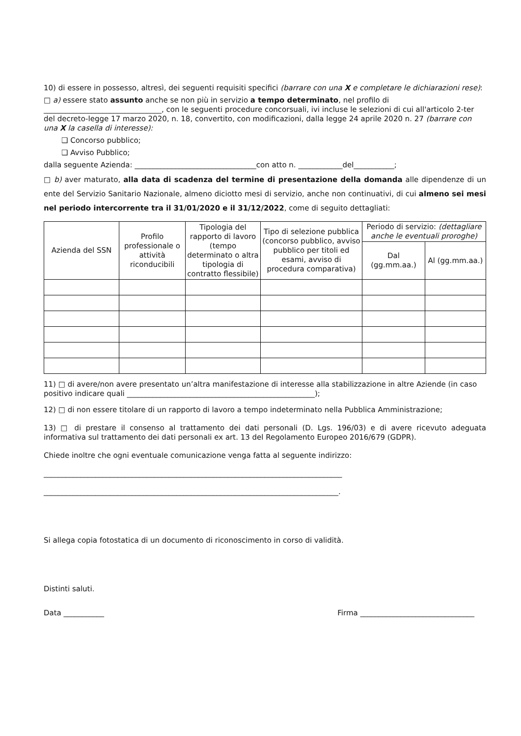10) di essere in possesso, altresì, dei seguenti requisiti specifici (barrare con una X e completare le dichiarazioni rese):
□ a) essere stato assunto anche se non più in servizio a tempo determinato, nel profilo di ________________________________, con le seguenti procedure concorsuali, ivi incluse le selezioni di cui all'articolo 2-ter del decreto-legge 17 marzo 2020, n. 18, convertito, con modificazioni, dalla legge 24 aprile 2020 n. 27 (barrare con una X la casella di interesse):
❑ Concorso pubblico;
❑ Avviso Pubblico;
dalla seguente Azienda: _________________________________con atto n. ____________del___________;
□ b) aver maturato, alla data di scadenza del termine di presentazione della domanda alle dipendenze di un ente del Servizio Sanitario Nazionale, almeno diciotto mesi di servizio, anche non continuativi, di cui almeno sei mesi nel periodo intercorrente tra il 31/01/2020 e il 31/12/2022, come di seguito dettagliati:
| Azienda del SSN | Profilo professionale o attività riconducibili | Tipologia del rapporto di lavoro (tempo determinato o altra tipologia di contratto flessibile) | Tipo di selezione pubblica (concorso pubblico, avviso pubblico per titoli ed esami, avviso di procedura comparativa) | Periodo di servizio: (dettagliare anche le eventuali proroghe) | |
| --- | --- | --- | --- | --- | --- |
| | | | | Dal (gg.mm.aa.) | Al (gg.mm.aa.) |
11) □ di avere/non avere presentato un’altra manifestazione di interesse alla stabilizzazione in altre Aziende (in caso positivo indicare quali ___________________________________________________);
12) □ di non essere titolare di un rapporto di lavoro a tempo indeterminato nella Pubblica Amministrazione;
13) □ di prestare il consenso al trattamento dei dati personali (D. Lgs. 196/03) e di avere ricevuto adeguata informativa sul trattamento dei dati personali ex art. 13 del Regolamento Europeo 2016/679 (GDPR).
Chiede inoltre che ogni eventuale comunicazione venga fatta al seguente indirizzo:
_________________________________________________________________________________
________________________________________________________________________________.
Si allega copia fotostatica di un documento di riconoscimento in corso di validità.
Distinti saluti.
Data ___________ Firma _______________________________